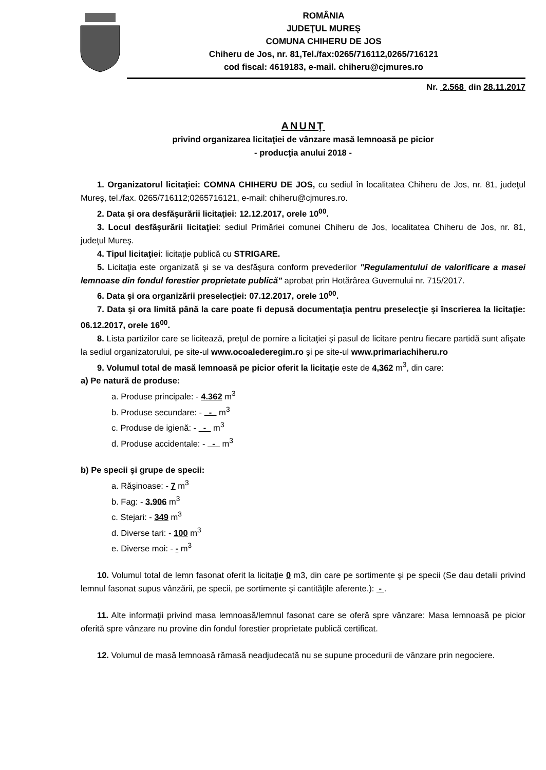ROMÂNIA
JUDEŢUL MUREŞ
COMUNA CHIHERU DE JOS
Chiheru de Jos, nr. 81,Tel./fax:0265/716112,0265/716121
cod fiscal: 4619183, e-mail. chiheru@cjmures.ro
Nr. 2.568 din 28.11.2017
ANUNŢ
privind organizarea licitaţiei de vânzare masă lemnoasă pe picior
- producţia anului 2018 -
1. Organizatorul licitaţiei: COMNA CHIHERU DE JOS, cu sediul în localitatea Chiheru de Jos, nr. 81, judeţul Mureş, tel./fax. 0265/716112;0265716121, e-mail: chiheru@cjmures.ro.
2. Data şi ora desfăşurării licitaţiei: 12.12.2017, orele 10<sup>00</sup>.
3. Locul desfăşurării licitaţiei: sediul Primăriei comunei Chiheru de Jos, localitatea Chiheru de Jos, nr. 81, judeţul Mureş.
4. Tipul licitaţiei: licitaţie publică cu STRIGARE.
5. Licitaţia este organizată şi se va desfăşura conform prevederilor "Regulamentului de valorificare a masei lemnoase din fondul forestier proprietate publică" aprobat prin Hotărârea Guvernului nr. 715/2017.
6. Data şi ora organizării preselecţiei: 07.12.2017, orele 10<sup>00</sup>.
7. Data şi ora limită până la care poate fi depusă documentaţia pentru preselecţie şi înscrierea la licitaţie: 06.12.2017, orele 16<sup>00</sup>.
8. Lista partizilor care se licitează, preţul de pornire a licitaţiei şi pasul de licitare pentru fiecare partidă sunt afişate la sediul organizatorului, pe site-ul www.ocoalederegim.ro şi pe site-ul www.primariachiheru.ro
9. Volumul total de masă lemnoasă pe picior oferit la licitaţie este de 4,362 m<sup>3</sup>, din care:
a) Pe natură de produse:
a. Produse principale: - 4.362 m<sup>3</sup>
b. Produse secundare: - - m<sup>3</sup>
c. Produse de igienă: - - m<sup>3</sup>
d. Produse accidentale: - - m<sup>3</sup>
b) Pe specii şi grupe de specii:
a. Răşinoase: - 7 m<sup>3</sup>
b. Fag: - 3.906 m<sup>3</sup>
c. Stejari: - 349 m<sup>3</sup>
d. Diverse tari: - 100 m<sup>3</sup>
e. Diverse moi: - - m<sup>3</sup>
10. Volumul total de lemn fasonat oferit la licitaţie 0 m3, din care pe sortimente şi pe specii (Se dau detalii privind lemnul fasonat supus vânzării, pe specii, pe sortimente şi cantităţile aferente.): - .
11. Alte informaţii privind masa lemnoasă/lemnul fasonat care se oferă spre vânzare: Masa lemnoasă pe picior oferită spre vânzare nu provine din fondul forestier proprietate publică certificat.
12. Volumul de masă lemnoasă rămasă neadjudecată nu se supune procedurii de vânzare prin negociere.